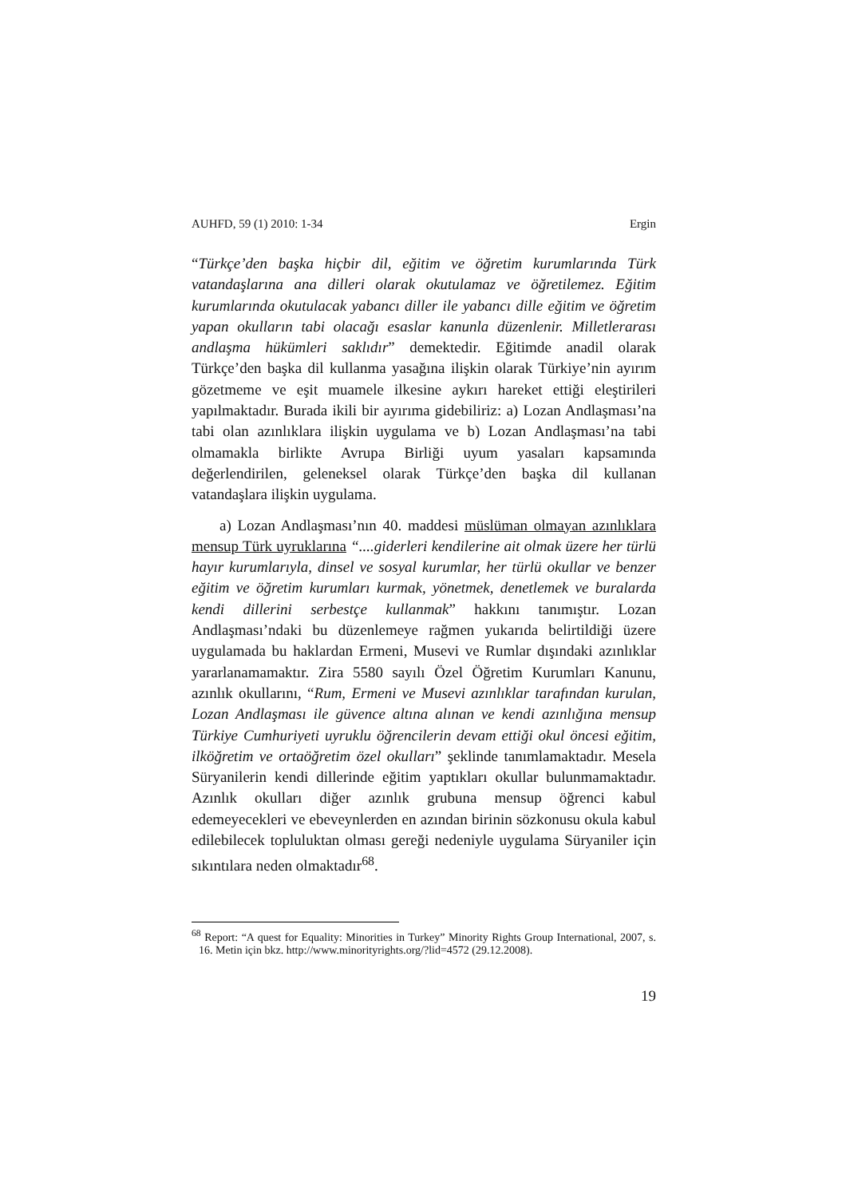AUHFD, 59 (1) 2010: 1-34 Ergin
“Türkçe’den başka hiçbir dil, eğitim ve öğretim kurumlarında Türk vatandaşlarına ana dilleri olarak okutulamaz ve öğretilemez. Eğitim kurumlarında okutulacak yabancı diller ile yabancı dille eğitim ve öğretim yapan okulların tabi olacağı esaslar kanunla düzenlenir. Milletlerarası andlaşma hükümleri saklıdır” demektedir. Eğitimde anadil olarak Türkçe’den başka dil kullanma yasağına ilişkin olarak Türkiye’nin ayırım gözetmeme ve eşit muamele ilkesine aykırı hareket ettiği eleştirileri yapılmaktadır. Burada ikili bir ayırıma gidebiliriz: a) Lozan Andlaşması’na tabi olan azınlıklara ilişkin uygulama ve b) Lozan Andlaşması’na tabi olmamakla birlikte Avrupa Birliği uyum yasaları kapsamında değerlendirilen, geleneksel olarak Türkçe’den başka dil kullanan vatandaşlara ilişkin uygulama.
a) Lozan Andlaşması’nın 40. maddesi müslüman olmayan azınlıklara mensup Türk uyruklarına “....giderleri kendilerine ait olmak üzere her türlü hayır kurumlarıyla, dinsel ve sosyal kurumlar, her türlü okullar ve benzer eğitim ve öğretim kurumları kurmak, yönetmek, denetlemek ve buralarda kendi dillerini serbestçe kullanmak” hakkını tanımıştır. Lozan Andlaşması’ndaki bu düzenlemeye rağmen yukarıda belirtildiği üzere uygulamada bu haklardan Ermeni, Musevi ve Rumlar dışındaki azınlıklar yararlanamamaktır. Zira 5580 sayılı Özel Öğretim Kurumları Kanunu, azınlık okullarını, “Rum, Ermeni ve Musevi azınlıklar tarafından kurulan, Lozan Andlaşması ile güvence altına alınan ve kendi azınlığına mensup Türkiye Cumhuriyeti uyruklu öğrencilerin devam ettiği okul öncesi eğitim, ilköğretim ve ortaöğretim özel okulları” şeklinde tanımlamaktadır. Mesela Süryanilerin kendi dillerinde eğitim yaptıkları okullar bulunmamaktadır. Azınlık okulları diğer azınlık grubuna mensup öğrenci kabul edemeyecekleri ve ebeveynlerden en azından birinin sözkonusu okula kabul edilebilecek topluluktan olması gereği nedeniyle uygulama Süryaniler için sıkıntılara neden olmaktadır<sup>68</sup>.
<sup>68</sup> Report: “A quest for Equality: Minorities in Turkey” Minority Rights Group International, 2007, s. 16. Metin için bkz. http://www.minorityrights.org/?lid=4572 (29.12.2008).
19